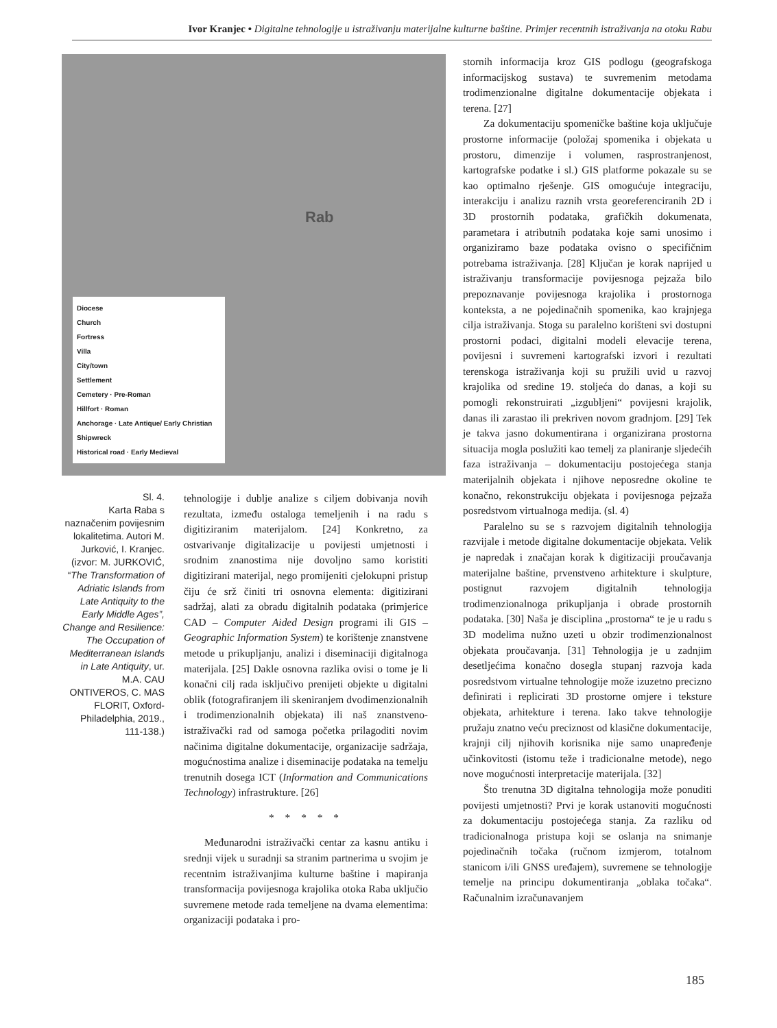Ivor Kranjec • Digitalne tehnologije u istraživanju materijalne kulturne baštine. Primjer recentnih istraživanja na otoku Rabu
Rab
Diocese
Church
Fortress
Villa
City/town
Settlement
Cemetery · Pre-Roman
Hillfort · Roman
Anchorage · Late Antique/ Early Christian
Shipwreck
Historical road · Early Medieval
Sl. 4.
Karta Raba s naznačenim povijesnim lokalitetima. Autori M. Jurković, I. Kranjec. (izvor: M. JURKOVIĆ, “The Transformation of Adriatic Islands from Late Antiquity to the Early Middle Ages”, Change and Resilience: The Occupation of Mediterranean Islands in Late Antiquity, ur. M.A. CAU ONTIVEROS, C. MAS FLORIT, Oxford-Philadelphia, 2019., 111-138.)
tehnologije i dublje analize s ciljem dobivanja novih rezultata, između ostaloga temeljenih i na radu s digitiziranim materijalom. [24] Konkretno, za ostvarivanje digitalizacije u povijesti umjetnosti i srodnim znanostima nije dovoljno samo koristiti digitizirani materijal, nego promijeniti cjelokupni pristup čiju će srž činiti tri osnovna elementa: digitizirani sadržaj, alati za obradu digitalnih podataka (primjerice CAD – Computer Aided Design programi ili GIS – Geographic Information System) te korištenje znanstvene metode u prikupljanju, analizi i diseminaciji digitalnoga materijala. [25] Dakle osnovna razlika ovisi o tome je li konačni cilj rada isključivo prenijeti objekte u digitalni oblik (fotografiranjem ili skeniranjem dvodimenzionalnih i trodimenzionalnih objekata) ili naš znanstveno-istraživački rad od samoga početka prilagoditi novim načinima digitalne dokumentacije, organizacije sadržaja, mogućnostima analize i diseminacije podataka na temelju trenutnih dosega ICT (Information and Communications Technology) infrastrukture. [26]
* * * * *
Međunarodni istraživački centar za kasnu antiku i srednji vijek u suradnji sa stranim partnerima u svojim je recentnim istraživanjima kulturne baštine i mapiranja transformacija povijesnoga krajolika otoka Raba uključio suvremene metode rada temeljene na dvama elementima: organizaciji podataka i pro-
stornih informacija kroz GIS podlogu (geografskoga informacijskog sustava) te suvremenim metodama trodimenzionalne digitalne dokumentacije objekata i terena. [27]
Za dokumentaciju spomeničke baštine koja uključuje prostorne informacije (položaj spomenika i objekata u prostoru, dimenzije i volumen, rasprostranjenost, kartografske podatke i sl.) GIS platforme pokazale su se kao optimalno rješenje. GIS omogućuje integraciju, interakciju i analizu raznih vrsta georeferenciranih 2D i 3D prostornih podataka, grafičkih dokumenata, parametara i atributnih podataka koje sami unosimo i organiziramo baze podataka ovisno o specifičnim potrebama istraživanja. [28] Ključan je korak naprijed u istraživanju transformacije povijesnoga pejzaža bilo prepoznavanje povijesnoga krajolika i prostornoga konteksta, a ne pojedinačnih spomenika, kao krajnjega cilja istraživanja. Stoga su paralelno korišteni svi dostupni prostorni podaci, digitalni modeli elevacije terena, povijesni i suvremeni kartografski izvori i rezultati terenskoga istraživanja koji su pružili uvid u razvoj krajolika od sredine 19. stoljeća do danas, a koji su pomogli rekonstruirati „izgubljeni“ povijesni krajolik, danas ili zarastao ili prekriven novom gradnjom. [29] Tek je takva jasno dokumentirana i organizirana prostorna situacija mogla poslužiti kao temelj za planiranje sljedećih faza istraživanja – dokumentaciju postojećega stanja materijalnih objekata i njihove neposredne okoline te konačno, rekonstrukciju objekata i povijesnoga pejzaža posredstvom virtualnoga medija. (sl. 4)
Paralelno su se s razvojem digitalnih tehnologija razvijale i metode digitalne dokumentacije objekata. Velik je napredak i značajan korak k digitizaciji proučavanja materijalne baštine, prvenstveno arhitekture i skulpture, postignut razvojem digitalnih tehnologija trodimenzionalnoga prikupljanja i obrade prostornih podataka. [30] Naša je disciplina „prostorna“ te je u radu s 3D modelima nužno uzeti u obzir trodimenzionalnost objekata proučavanja. [31] Tehnologija je u zadnjim desetljećima konačno dosegla stupanj razvoja kada posredstvom virtualne tehnologije može izuzetno precizno definirati i replicirati 3D prostorne omjere i teksture objekata, arhitekture i terena. Iako takve tehnologije pružaju znatno veću preciznost od klasične dokumentacije, krajnji cilj njihovih korisnika nije samo unapređenje učinkovitosti (istomu teže i tradicionalne metode), nego nove mogućnosti interpretacije materijala. [32]
Što trenutna 3D digitalna tehnologija može ponuditi povijesti umjetnosti? Prvi je korak ustanoviti mogućnosti za dokumentaciju postojećega stanja. Za razliku od tradicionalnoga pristupa koji se oslanja na snimanje pojedinačnih točaka (ručnom izmjerom, totalnom stanicom i/ili GNSS uređajem), suvremene se tehnologije temelje na principu dokumentiranja „oblaka točaka“. Računalnim izračunavanjem
185